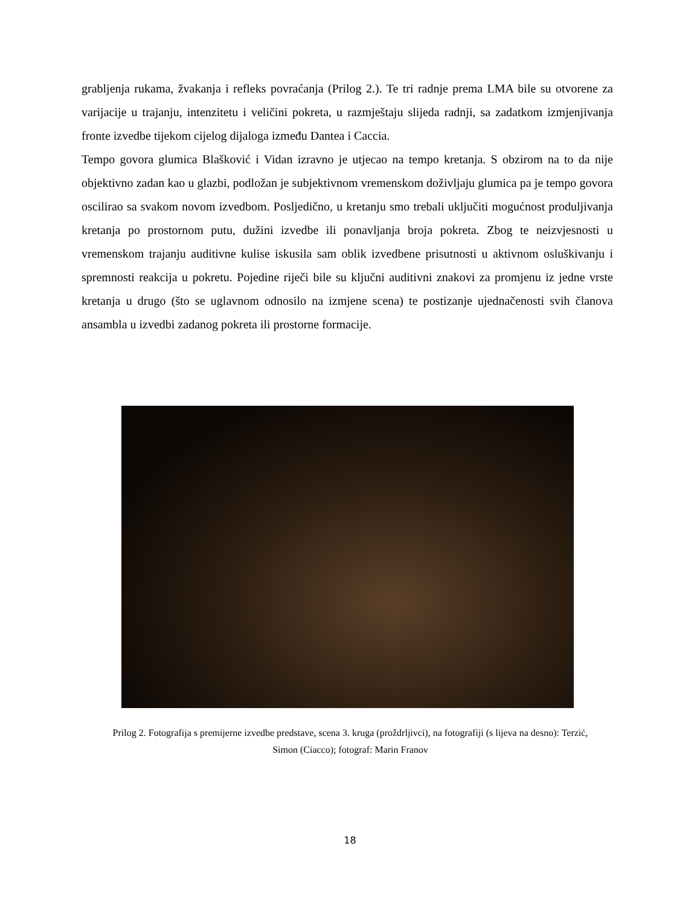grabljenja rukama, žvakanja i refleks povraćanja (Prilog 2.). Te tri radnje prema LMA bile su otvorene za varijacije u trajanju, intenzitetu i veličini pokreta, u razmještaju slijeda radnji, sa zadatkom izmjenjivanja fronte izvedbe tijekom cijelog dijaloga između Dantea i Caccia.
Tempo govora glumica Blašković i Vidan izravno je utjecao na tempo kretanja. S obzirom na to da nije objektivno zadan kao u glazbi, podložan je subjektivnom vremenskom doživljaju glumica pa je tempo govora oscilirao sa svakom novom izvedbom. Posljedično, u kretanju smo trebali uključiti mogućnost produljivanja kretanja po prostornom putu, dužini izvedbe ili ponavljanja broja pokreta. Zbog te neizvjesnosti u vremenskom trajanju auditivne kulise iskusila sam oblik izvedbene prisutnosti u aktivnom osluškivanju i spremnosti reakcija u pokretu. Pojedine riječi bile su ključni auditivni znakovi za promjenu iz jedne vrste kretanja u drugo (što se uglavnom odnosilo na izmjene scena) te postizanje ujednačenosti svih članova ansambla u izvedbi zadanog pokreta ili prostorne formacije.
Prilog 2. Fotografija s premijerne izvedbe predstave, scena 3. kruga (proždrljivci), na fotografiji (s lijeva na desno): Terzić, Simon (Ciacco); fotograf: Marin Franov
18